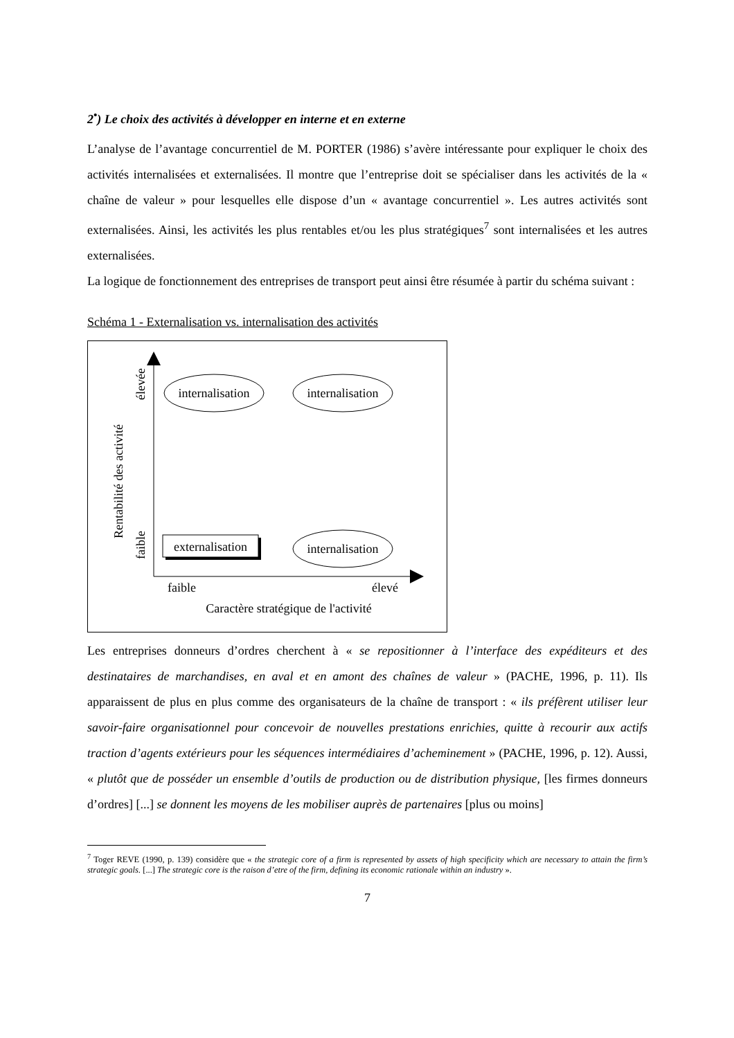2<sup>•</sup>) Le choix des activités à développer en interne et en externe
L’analyse de l’avantage concurrentiel de M. PORTER (1986) s’avère intéressante pour expliquer le choix des activités internalisées et externalisées. Il montre que l’entreprise doit se spécialiser dans les activités de la « chaîne de valeur » pour lesquelles elle dispose d’un « avantage concurrentiel ». Les autres activités sont externalisées. Ainsi, les activités les plus rentables et/ou les plus stratégiques<sup>7</sup> sont internalisées et les autres externalisées.
La logique de fonctionnement des entreprises de transport peut ainsi être résumée à partir du schéma suivant :
Schéma 1 - Externalisation vs. internalisation des activités
internalisation
internalisation
internalisation
externalisation
faible
élevé
Caractère stratégique de l'activité
faible
élevée
Rentabilité des activité
Les entreprises donneurs d’ordres cherchent à « se repositionner à l’interface des expéditeurs et des destinataires de marchandises, en aval et en amont des chaînes de valeur » (PACHE, 1996, p. 11). Ils apparaissent de plus en plus comme des organisateurs de la chaîne de transport : « ils préfèrent utiliser leur savoir-faire organisationnel pour concevoir de nouvelles prestations enrichies, quitte à recourir aux actifs traction d’agents extérieurs pour les séquences intermédiaires d’acheminement » (PACHE, 1996, p. 12). Aussi, « plutôt que de posséder un ensemble d’outils de production ou de distribution physique, [les firmes donneurs d’ordres] [...] se donnent les moyens de les mobiliser auprès de partenaires [plus ou moins]
<sup>7</sup> Toger REVE (1990, p. 139) considère que « the strategic core of a firm is represented by assets of high specificity which are necessary to attain the firm’s strategic goals. [...] The strategic core is the raison d’etre of the firm, defining its economic rationale within an industry ».
7